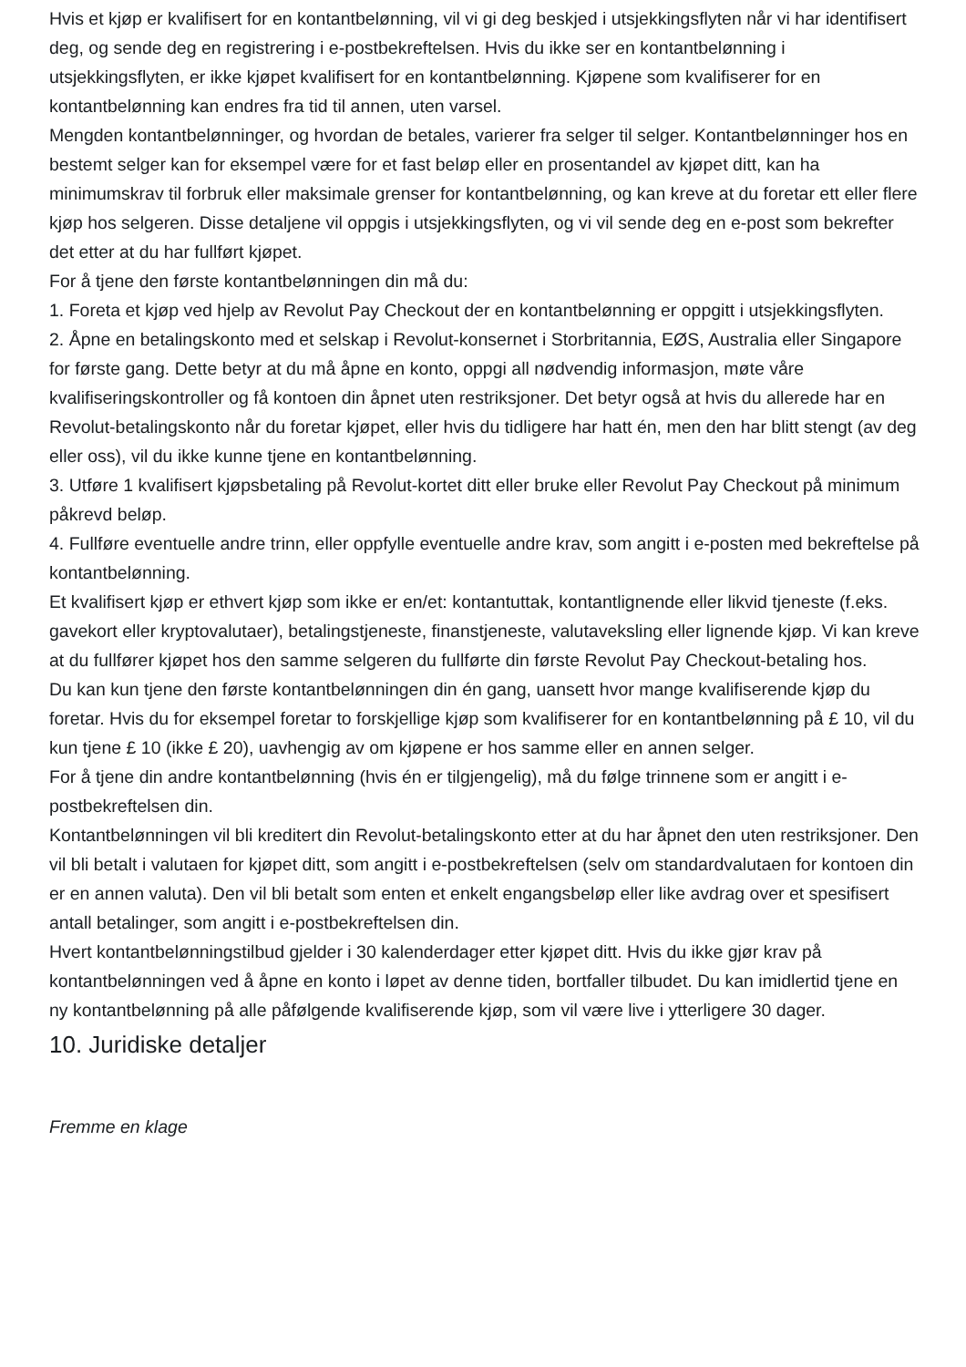Hvis et kjøp er kvalifisert for en kontantbelønning, vil vi gi deg beskjed i utsjekkingsflyten når vi har identifisert deg, og sende deg en registrering i e-postbekreftelsen. Hvis du ikke ser en kontantbelønning i utsjekkingsflyten, er ikke kjøpet kvalifisert for en kontantbelønning. Kjøpene som kvalifiserer for en kontantbelønning kan endres fra tid til annen, uten varsel.
Mengden kontantbelønninger, og hvordan de betales, varierer fra selger til selger. Kontantbelønninger hos en bestemt selger kan for eksempel være for et fast beløp eller en prosentandel av kjøpet ditt, kan ha minimumskrav til forbruk eller maksimale grenser for kontantbelønning, og kan kreve at du foretar ett eller flere kjøp hos selgeren. Disse detaljene vil oppgis i utsjekkingsflyten, og vi vil sende deg en e-post som bekrefter det etter at du har fullført kjøpet.
For å tjene den første kontantbelønningen din må du:
1. Foreta et kjøp ved hjelp av Revolut Pay Checkout der en kontantbelønning er oppgitt i utsjekkingsflyten.
2. Åpne en betalingskonto med et selskap i Revolut-konsernet i Storbritannia, EØS, Australia eller Singapore for første gang. Dette betyr at du må åpne en konto, oppgi all nødvendig informasjon, møte våre kvalifiseringskontroller og få kontoen din åpnet uten restriksjoner. Det betyr også at hvis du allerede har en Revolut-betalingskonto når du foretar kjøpet, eller hvis du tidligere har hatt én, men den har blitt stengt (av deg eller oss), vil du ikke kunne tjene en kontantbelønning.
3. Utføre 1 kvalifisert kjøpsbetaling på Revolut-kortet ditt eller bruke eller Revolut Pay Checkout på minimum påkrevd beløp.
4. Fullføre eventuelle andre trinn, eller oppfylle eventuelle andre krav, som angitt i e-posten med bekreftelse på kontantbelønning.
Et kvalifisert kjøp er ethvert kjøp som ikke er en/et: kontantuttak, kontantlignende eller likvid tjeneste (f.eks. gavekort eller kryptovalutaer), betalingstjeneste, finanstjeneste, valutaveksling eller lignende kjøp. Vi kan kreve at du fullfører kjøpet hos den samme selgeren du fullførte din første Revolut Pay Checkout-betaling hos.
Du kan kun tjene den første kontantbelønningen din én gang, uansett hvor mange kvalifiserende kjøp du foretar. Hvis du for eksempel foretar to forskjellige kjøp som kvalifiserer for en kontantbelønning på £ 10, vil du kun tjene £ 10 (ikke £ 20), uavhengig av om kjøpene er hos samme eller en annen selger.
For å tjene din andre kontantbelønning (hvis én er tilgjengelig), må du følge trinnene som er angitt i e-postbekreftelsen din.
Kontantbelønningen vil bli kreditert din Revolut-betalingskonto etter at du har åpnet den uten restriksjoner. Den vil bli betalt i valutaen for kjøpet ditt, som angitt i e-postbekreftelsen (selv om standardvalutaen for kontoen din er en annen valuta). Den vil bli betalt som enten et enkelt engangsbeløp eller like avdrag over et spesifisert antall betalinger, som angitt i e-postbekreftelsen din.
Hvert kontantbelønningstilbud gjelder i 30 kalenderdager etter kjøpet ditt. Hvis du ikke gjør krav på kontantbelønningen ved å åpne en konto i løpet av denne tiden, bortfaller tilbudet. Du kan imidlertid tjene en ny kontantbelønning på alle påfølgende kvalifiserende kjøp, som vil være live i ytterligere 30 dager.
10. Juridiske detaljer
Fremme en klage